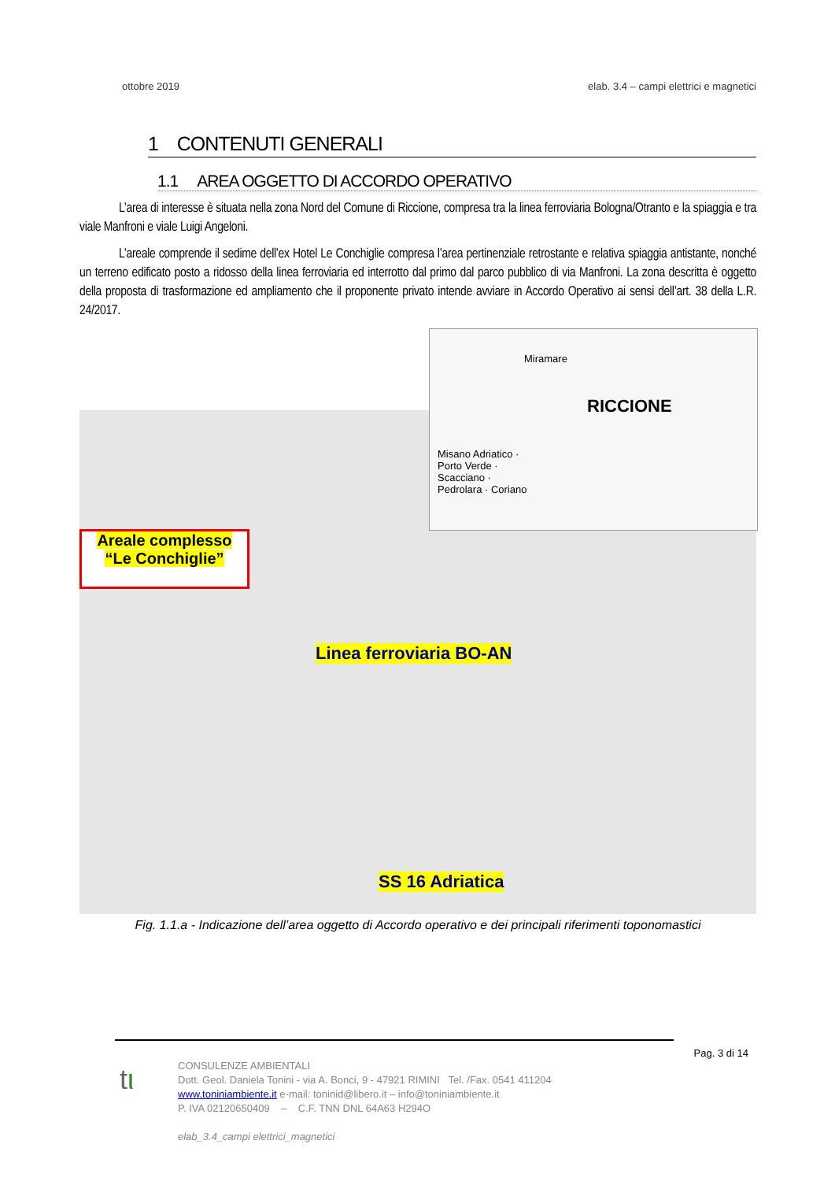ottobre 2019 elab. 3.4 – campi elettrici e magnetici
1 CONTENUTI GENERALI
1.1 AREA OGGETTO DI ACCORDO OPERATIVO
L’area di interesse è situata nella zona Nord del Comune di Riccione, compresa tra la linea ferroviaria Bologna/Otranto e la spiaggia e tra viale Manfroni e viale Luigi Angeloni.
L’areale comprende il sedime dell’ex Hotel Le Conchiglie compresa l’area pertinenziale retrostante e relativa spiaggia antistante, nonché un terreno edificato posto a ridosso della linea ferroviaria ed interrotto dal primo dal parco pubblico di via Manfroni. La zona descritta è oggetto della proposta di trasformazione ed ampliamento che il proponente privato intende avviare in Accordo Operativo ai sensi dell’art. 38 della L.R. 24/2017.
Miramare
RICCIONE
Misano Adriatico · Porto Verde · Scacciano · Pedrolara · Coriano
Areale complesso
“Le Conchiglie”
Linea ferroviaria BO-AN
SS 16 Adriatica
Fig. 1.1.a - Indicazione dell’area oggetto di Accordo operativo e dei principali riferimenti toponomastici
Pag. 3 di 14
tι
CONSULENZE AMBIENTALI
Dott. Geol. Daniela Tonini - via A. Bonci, 9 - 47921 RIMINI Tel. /Fax. 0541 411204
www.toniniambiente.it e-mail: toninid@libero.it – info@toniniambiente.it
P. IVA 02120650409 – C.F. TNN DNL 64A63 H294O
elab_3.4_campi elettrici_magnetici